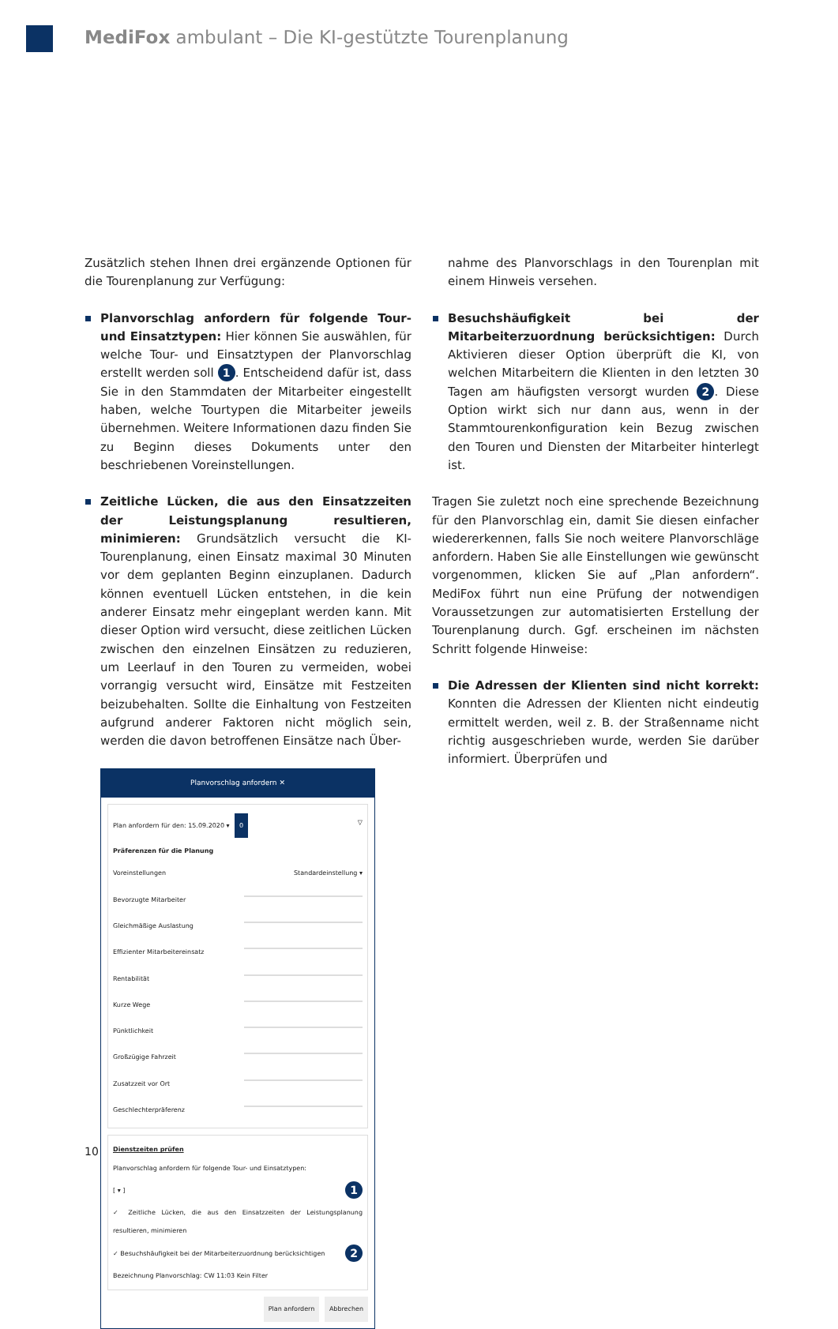MediFox ambulant – Die KI-gestützte Tourenplanung
Zusätzlich stehen Ihnen drei ergänzende Optionen für die Tourenplanung zur Verfügung:
Planvorschlag anfordern für folgende Tour- und Einsatztypen: Hier können Sie auswählen, für welche Tour- und Einsatztypen der Planvorschlag erstellt werden soll 1. Entscheidend dafür ist, dass Sie in den Stammdaten der Mitarbeiter eingestellt haben, welche Tourtypen die Mitarbeiter jeweils übernehmen. Weitere Informationen dazu finden Sie zu Beginn dieses Dokuments unter den beschriebenen Voreinstellungen.
Zeitliche Lücken, die aus den Einsatzzeiten der Leistungsplanung resultieren, minimieren: Grundsätzlich versucht die KI-Tourenplanung, einen Einsatz maximal 30 Minuten vor dem geplanten Beginn einzuplanen. Dadurch können eventuell Lücken entstehen, in die kein anderer Einsatz mehr eingeplant werden kann. Mit dieser Option wird versucht, diese zeitlichen Lücken zwischen den einzelnen Einsätzen zu reduzieren, um Leerlauf in den Touren zu vermeiden, wobei vorrangig versucht wird, Einsätze mit Festzeiten beizubehalten. Sollte die Einhaltung von Festzeiten aufgrund anderer Faktoren nicht möglich sein, werden die davon betroffenen Einsätze nach Über-
Planvorschlag anfordern ✕
Plan anfordern für den: 15.09.2020 ▾ 0 ▽
Präferenzen für die Planung
Voreinstellungen Standardeinstellung ▾
Bevorzugte Mitarbeiter
Gleichmäßige Auslastung
Effizienter Mitarbeitereinsatz
Rentabilität
Kurze Wege
Pünktlichkeit
Großzügige Fahrzeit
Zusatzzeit vor Ort
Geschlechterpräferenz
Dienstzeiten prüfen
Planvorschlag anfordern für folgende Tour- und Einsatztypen:
[ ▾ ] 1
✓ Zeitliche Lücken, die aus den Einsatzzeiten der Leistungsplanung resultieren, minimieren
✓ Besuchshäufigkeit bei der Mitarbeiterzuordnung berücksichtigen 2
Bezeichnung Planvorschlag: CW 11:03 Kein Filter
Plan anfordern Abbrechen
nahme des Planvorschlags in den Tourenplan mit einem Hinweis versehen.
Besuchshäufigkeit bei der Mitarbeiterzuordnung berücksichtigen: Durch Aktivieren dieser Option überprüft die KI, von welchen Mitarbeitern die Klienten in den letzten 30 Tagen am häufigsten versorgt wurden 2. Diese Option wirkt sich nur dann aus, wenn in der Stammtourenkonfiguration kein Bezug zwischen den Touren und Diensten der Mitarbeiter hinterlegt ist.
Tragen Sie zuletzt noch eine sprechende Bezeichnung für den Planvorschlag ein, damit Sie diesen einfacher wiedererkennen, falls Sie noch weitere Planvorschläge anfordern. Haben Sie alle Einstellungen wie gewünscht vorgenommen, klicken Sie auf „Plan anfordern“. MediFox führt nun eine Prüfung der notwendigen Voraussetzungen zur automatisierten Erstellung der Tourenplanung durch. Ggf. erscheinen im nächsten Schritt folgende Hinweise:
Die Adressen der Klienten sind nicht korrekt: Konnten die Adressen der Klienten nicht eindeutig ermittelt werden, weil z. B. der Straßenname nicht richtig ausgeschrieben wurde, werden Sie darüber informiert. Überprüfen und
10